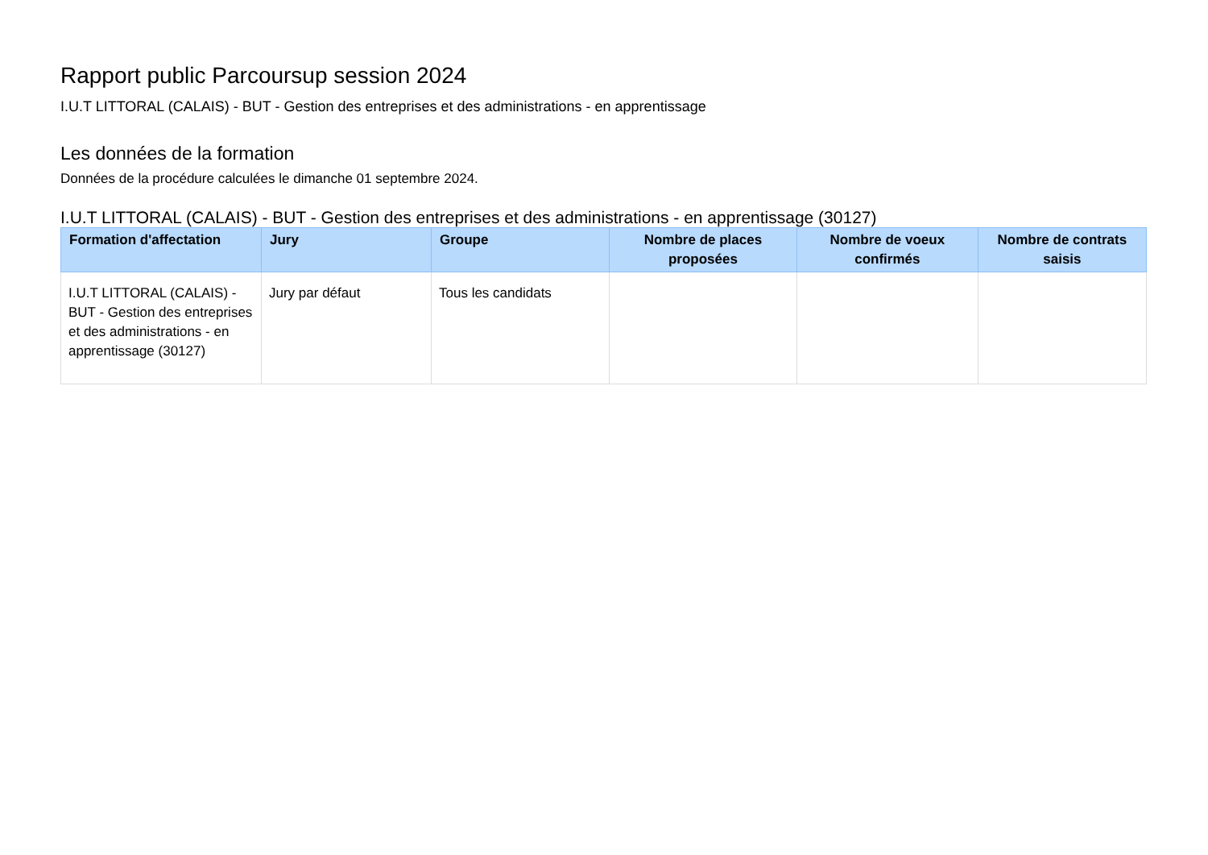Rapport public Parcoursup session 2024
I.U.T LITTORAL (CALAIS) - BUT - Gestion des entreprises et des administrations - en apprentissage
Les données de la formation
Données de la procédure calculées le dimanche 01 septembre 2024.
I.U.T LITTORAL (CALAIS) - BUT - Gestion des entreprises et des administrations - en apprentissage (30127)
| Formation d'affectation | Jury | Groupe | Nombre de places proposées | Nombre de voeux confirmés | Nombre de contrats saisis |
| --- | --- | --- | --- | --- | --- |
| I.U.T LITTORAL (CALAIS) - BUT - Gestion des entreprises et des administrations - en apprentissage (30127) | Jury par défaut | Tous les candidats | | | |